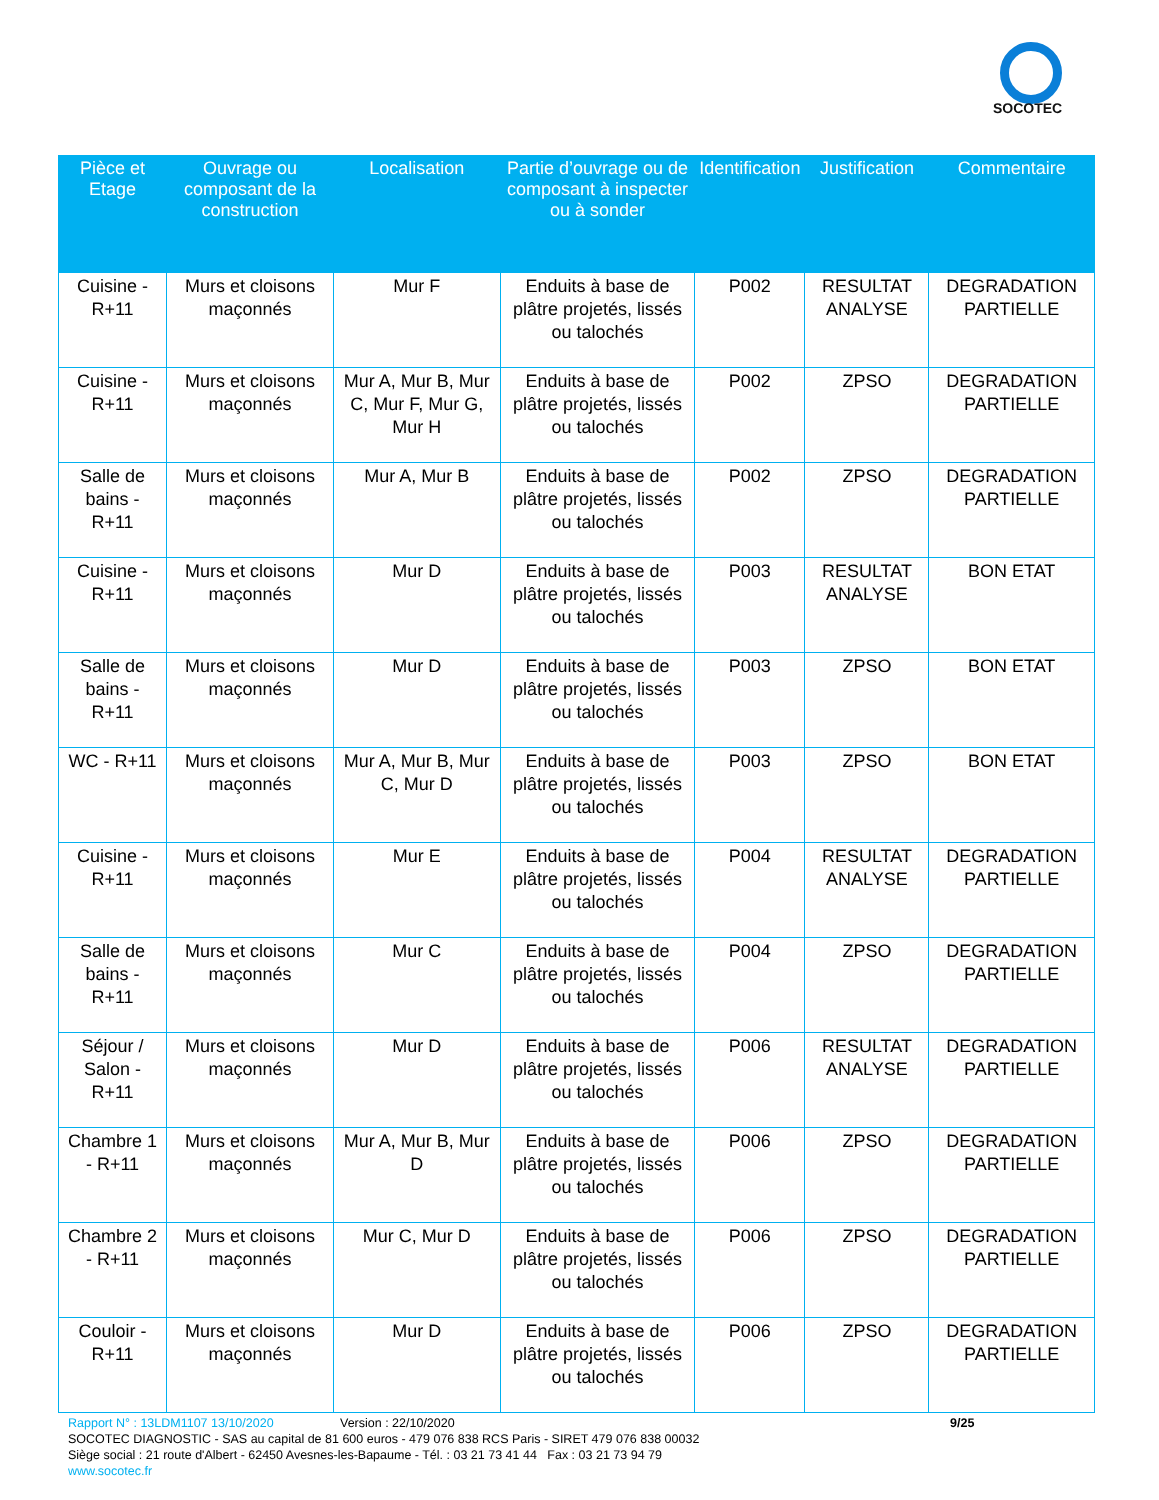SOCOTEC
| Pièce et Etage | Ouvrage ou composant de la construction | Localisation | Partie d’ouvrage ou de composant à inspecter ou à sonder | Identification | Justification | Commentaire |
| --- | --- | --- | --- | --- | --- | --- |
| Cuisine - R+11 | Murs et cloisons maçonnés | Mur F | Enduits à base de plâtre projetés, lissés ou talochés | P002 | RESULTAT ANALYSE | DEGRADATION PARTIELLE |
| Cuisine - R+11 | Murs et cloisons maçonnés | Mur A, Mur B, Mur C, Mur F, Mur G, Mur H | Enduits à base de plâtre projetés, lissés ou talochés | P002 | ZPSO | DEGRADATION PARTIELLE |
| Salle de bains - R+11 | Murs et cloisons maçonnés | Mur A, Mur B | Enduits à base de plâtre projetés, lissés ou talochés | P002 | ZPSO | DEGRADATION PARTIELLE |
| Cuisine - R+11 | Murs et cloisons maçonnés | Mur D | Enduits à base de plâtre projetés, lissés ou talochés | P003 | RESULTAT ANALYSE | BON ETAT |
| Salle de bains - R+11 | Murs et cloisons maçonnés | Mur D | Enduits à base de plâtre projetés, lissés ou talochés | P003 | ZPSO | BON ETAT |
| WC - R+11 | Murs et cloisons maçonnés | Mur A, Mur B, Mur C, Mur D | Enduits à base de plâtre projetés, lissés ou talochés | P003 | ZPSO | BON ETAT |
| Cuisine - R+11 | Murs et cloisons maçonnés | Mur E | Enduits à base de plâtre projetés, lissés ou talochés | P004 | RESULTAT ANALYSE | DEGRADATION PARTIELLE |
| Salle de bains - R+11 | Murs et cloisons maçonnés | Mur C | Enduits à base de plâtre projetés, lissés ou talochés | P004 | ZPSO | DEGRADATION PARTIELLE |
| Séjour / Salon - R+11 | Murs et cloisons maçonnés | Mur D | Enduits à base de plâtre projetés, lissés ou talochés | P006 | RESULTAT ANALYSE | DEGRADATION PARTIELLE |
| Chambre 1 - R+11 | Murs et cloisons maçonnés | Mur A, Mur B, Mur D | Enduits à base de plâtre projetés, lissés ou talochés | P006 | ZPSO | DEGRADATION PARTIELLE |
| Chambre 2 - R+11 | Murs et cloisons maçonnés | Mur C, Mur D | Enduits à base de plâtre projetés, lissés ou talochés | P006 | ZPSO | DEGRADATION PARTIELLE |
| Couloir - R+11 | Murs et cloisons maçonnés | Mur D | Enduits à base de plâtre projetés, lissés ou talochés | P006 | ZPSO | DEGRADATION PARTIELLE |
Rapport N° : 13LDM1107 13/10/2020 Version : 22/10/2020 9/25
SOCOTEC DIAGNOSTIC - SAS au capital de 81 600 euros - 479 076 838 RCS Paris - SIRET 479 076 838 00032
Siège social : 21 route d'Albert - 62450 Avesnes-les-Bapaume - Tél. : 03 21 73 41 44 Fax : 03 21 73 94 79
www.socotec.fr